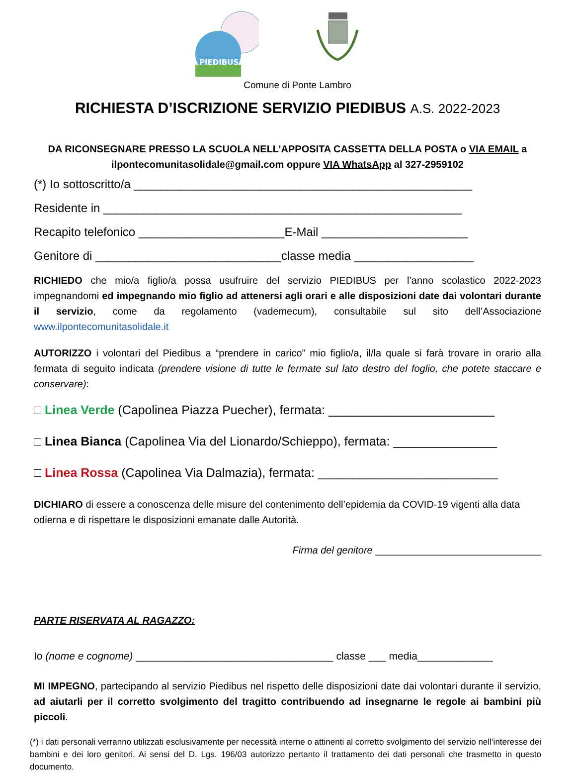PIEDIBUS
Comune di Ponte Lambro
RICHIESTA D’ISCRIZIONE SERVIZIO PIEDIBUS A.S. 2022-2023
DA RICONSEGNARE PRESSO LA SCUOLA NELL’APPOSITA CASSETTA DELLA POSTA o VIA EMAIL a ilpontecomunitasolidale@gmail.com oppure VIA WhatsApp al 327-2959102
(*) Io sottoscritto/a ___________________________________________________
Residente in ______________________________________________________
Recapito telefonico ______________________E-Mail ______________________
Genitore di ____________________________classe media __________________
RICHIEDO che mio/a figlio/a possa usufruire del servizio PIEDIBUS per l’anno scolastico 2022-2023 impegnandomi ed impegnando mio figlio ad attenersi agli orari e alle disposizioni date dai volontari durante il servizio, come da regolamento (vademecum), consultabile sul sito dell’Associazione www.ilpontecomunitasolidale.it
AUTORIZZO i volontari del Piedibus a “prendere in carico” mio figlio/a, il/la quale si farà trovare in orario alla fermata di seguito indicata (prendere visione di tutte le fermate sul lato destro del foglio, che potete staccare e conservare):
□ Linea Verde (Capolinea Piazza Puecher), fermata: ________________________
□ Linea Bianca (Capolinea Via del Lionardo/Schieppo), fermata: _______________
□ Linea Rossa (Capolinea Via Dalmazia), fermata: __________________________
DICHIARO di essere a conoscenza delle misure del contenimento dell’epidemia da COVID-19 vigenti alla data odierna e di rispettare le disposizioni emanate dalle Autorità.
Firma del genitore ______________________________
PARTE RISERVATA AL RAGAZZO:
Io (nome e cognome) __________________________________ classe ___ media_____________
MI IMPEGNO, partecipando al servizio Piedibus nel rispetto delle disposizioni date dai volontari durante il servizio, ad aiutarli per il corretto svolgimento del tragitto contribuendo ad insegnarne le regole ai bambini più piccoli.
(*) i dati personali verranno utilizzati esclusivamente per necessità interne o attinenti al corretto svolgimento del servizio nell’interesse dei bambini e dei loro genitori. Ai sensi del D. Lgs. 196/03 autorizzo pertanto il trattamento dei dati personali che trasmetto in questo documento.